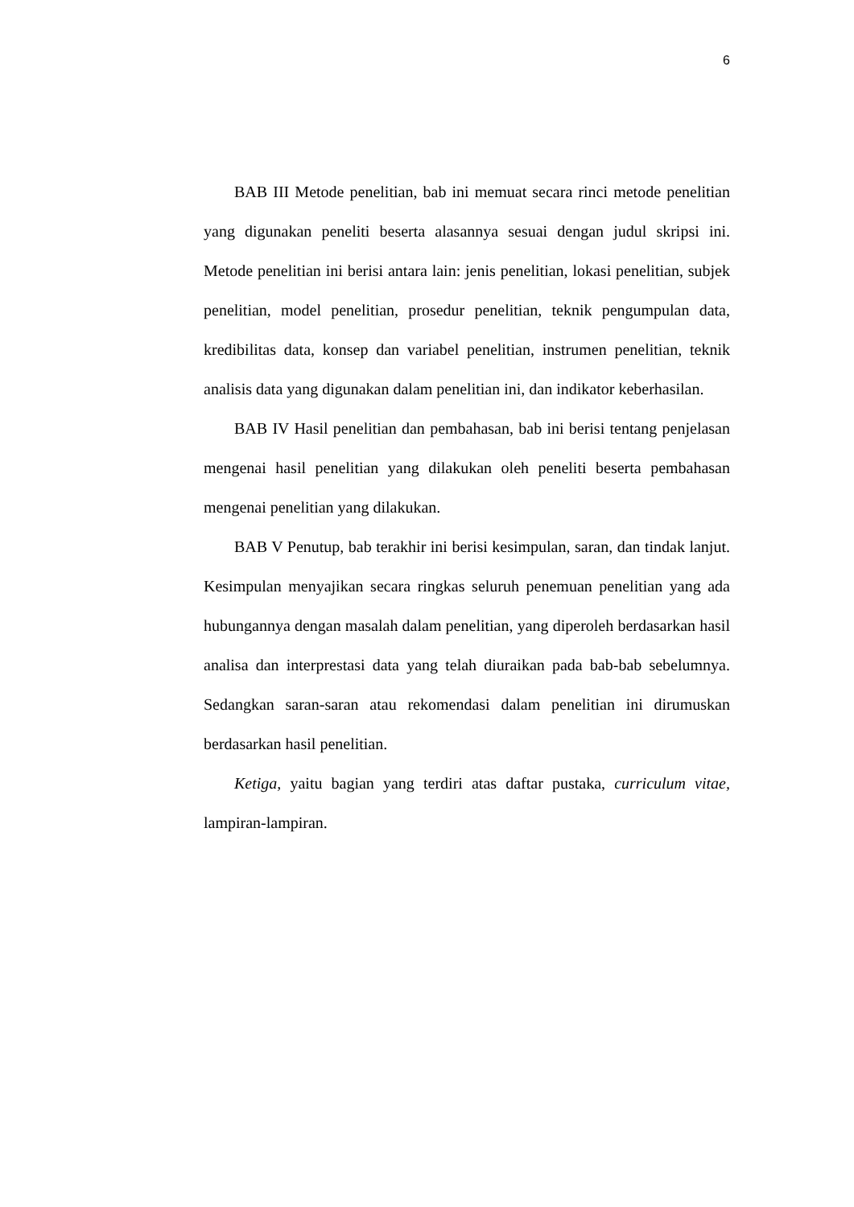6
BAB III Metode penelitian, bab ini memuat secara rinci metode penelitian yang digunakan peneliti beserta alasannya sesuai dengan judul skripsi ini. Metode penelitian ini berisi antara lain: jenis penelitian, lokasi penelitian, subjek penelitian, model penelitian, prosedur penelitian, teknik pengumpulan data, kredibilitas data, konsep dan variabel penelitian, instrumen penelitian, teknik analisis data yang digunakan dalam penelitian ini, dan indikator keberhasilan.
BAB IV Hasil penelitian dan pembahasan, bab ini berisi tentang penjelasan mengenai hasil penelitian yang dilakukan oleh peneliti beserta pembahasan mengenai penelitian yang dilakukan.
BAB V Penutup, bab terakhir ini berisi kesimpulan, saran, dan tindak lanjut. Kesimpulan menyajikan secara ringkas seluruh penemuan penelitian yang ada hubungannya dengan masalah dalam penelitian, yang diperoleh berdasarkan hasil analisa dan interprestasi data yang telah diuraikan pada bab-bab sebelumnya. Sedangkan saran-saran atau rekomendasi dalam penelitian ini dirumuskan berdasarkan hasil penelitian.
Ketiga, yaitu bagian yang terdiri atas daftar pustaka, curriculum vitae, lampiran-lampiran.